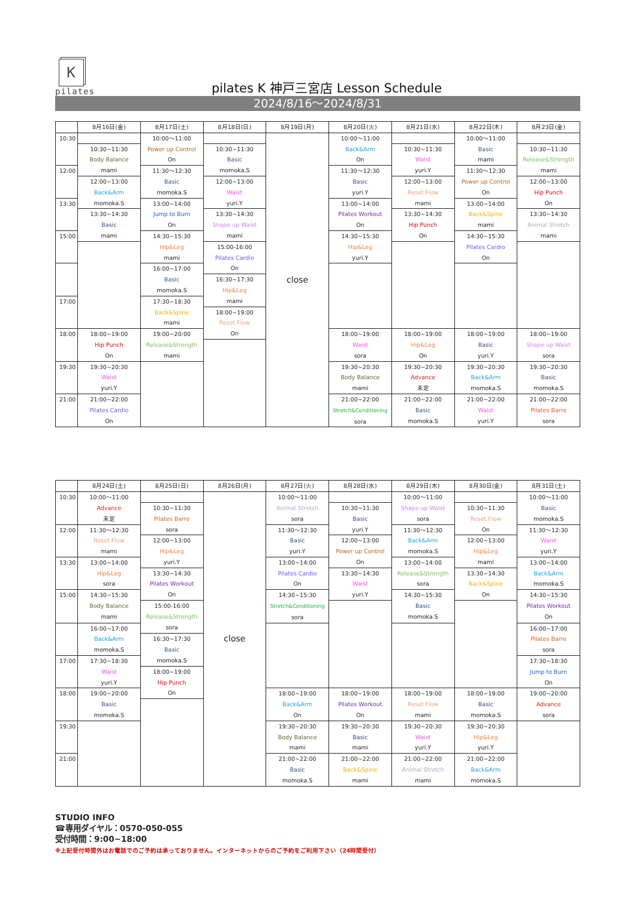K
pilates
pilates K 神戸三宮店 Lesson Schedule
2024/8/16～2024/8/31
| | 8月16日(金) | 8月17日(土) | 8月18日(日) | 8月19日(月) | 8月20日(火) | 8月21日(水) | 8月22日(木) | 8月23日(金) |
| --- | --- | --- | --- | --- | --- | --- | --- | --- |
| 10:30 | | 10:00～11:00 Power up Control On | | close | 10:00～11:00 Back&Arm On | | 10:00～11:00 Basic mami | |
| | 10:30~11:30 Body Balance mami | | 10:30~11:30 Basic momoka.S | | | 10:30~11:30 Waist yuri.Y | | 10:30~11:30 Release&Strength mami |
| 12:00 | | 11:30～12:30 Basic momoka.S | | | 11:30～12:30 Basic yuri.Y | | 11:30～12:30 Power up Control On | |
| | 12:00~13:00 Back&Arm momoka.S | | 12:00~13:00 Waist yuri.Y | | | 12:00~13:00 Reset Flow mami | | 12:00~13:00 Hip Punch On |
| 13:30 | | 13:00~14:00 Jump to Burn On | | | 13:00~14:00 Pilates Workout On | | 13:00~14:00 Back&Spine mami | |
| | 13:30~14:30 Basic mami | | 13:30~14:30 Shape up Waist mami | | | 13:30~14:30 Hip Punch On | | 13:30~14:30 Animal Stretch mami |
| 15:00 | | 14:30~15:30 Hip&Leg mami | | | 14:30~15:30 Hip&Leg yuri.Y | | 14:30~15:30 Pilates Cardio On | |
| | | | 15:00-16:00 Pilates Cardio On | | | | | |
| | | 16:00~17:00 Basic momoka.S | | | | | | |
| | | | 16:30~17:30 Hip&Leg mami | | | | | |
| 17:00 | | 17:30~18:30 Back&Spine mami | | | | | | |
| | | | 18:00~19:00 Reset Flow On | | | | | |
| 18:00 | 18:00~19:00 Hip Punch On | 19:00~20:00 Release&Strength mami | | | 18:00~19:00 Waist sora | 18:00~19:00 Hip&Leg On | 18:00~19:00 Basic yuri.Y | 18:00~19:00 Shape up Waist sora |
| 19:30 | 19:30~20:30 Waist yuri.Y | | | | 19:30~20:30 Body Balance mami | 19:30~20:30 Advance 未定 | 19:30~20:30 Back&Arm momoka.S | 19:30~20:30 Basic momoka.S |
| 21:00 | 21:00~22:00 Pilates Cardio On | | | | 21:00~22:00 Stretch&Conditioning sora | 21:00~22:00 Basic momoka.S | 21:00~22:00 Waist yuri.Y | 21:00~22:00 Pilates Barre sora |
| | 8月24日(土) | 8月25日(日) | 8月26日(月) | 8月27日(火) | 8月28日(水) | 8月29日(木) | 8月30日(金) | 8月31日(土) |
| --- | --- | --- | --- | --- | --- | --- | --- | --- |
| 10:30 | 10:00～11:00 Advance 未定 | | close | 10:00～11:00 Animal Stretch sora | | 10:00～11:00 Shape up Waist sora | | 10:00～11:00 Basic momoka.S |
| | | 10:30~11:30 Pilates Barre sora | | | 10:30~11:30 Basic yuri.Y | | 10:30~11:30 Reset Flow On | |
| 12:00 | 11:30～12:30 Reset Flow mami | | | 11:30～12:30 Basic yuri.Y | | 11:30～12:30 Back&Arm momoka.S | | 11:30～12:30 Waist yuri.Y |
| | | 12:00~13:00 Hip&Leg yuri.Y | | | 12:00~13:00 Power up Control On | | 12:00~13:00 Hip&Leg mami | |
| 13:30 | 13:00~14:00 Hip&Leg sora | | | 13:00~14:00 Pilates Cardio On | | 13:00~14:00 Release&Strength sora | | 13:00~14:00 Back&Arm momoka.S |
| | | 13:30~14:30 Pilates Workout On | | | 13:30~14:30 Waist yuri.Y | | 13:30~14:30 Back&Spine On | |
| 15:00 | 14:30~15:30 Body Balance mami | | | 14:30~15:30 Stretch&Conditioning sora | | 14:30~15:30 Basic momoka.S | | 14:30~15:30 Pilates Workout On |
| | | 15:00-16:00 Release&Strength sora | | | | | | |
| | 16:00~17:00 Back&Arm momoka.S | | | | | | | 16:00~17:00 Pilates Barre sora |
| | | 16:30~17:30 Basic momoka.S | | | | | | |
| 17:00 | 17:30~18:30 Waist yuri.Y | | | | | | | 17:30~18:30 Jump to Burn On |
| | | 18:00~19:00 Hip Punch On | | | | | | |
| 18:00 | 19:00~20:00 Basic momoka.S | | | 18:00~19:00 Back&Arm On | 18:00~19:00 Pilates Workout On | 18:00~19:00 Reset Flow mami | 18:00~19:00 Basic momoka.S | 19:00~20:00 Advance sora |
| 19:30 | | | | 19:30~20:30 Body Balance mami | 19:30~20:30 Basic mami | 19:30~20:30 Waist yuri.Y | 19:30~20:30 Hip&Leg yuri.Y | |
| 21:00 | | | | 21:00~22:00 Basic momoka.S | 21:00~22:00 Back&Spine mami | 21:00~22:00 Animal Stretch mami | 21:00~22:00 Back&Arm momoka.S | |
STUDIO INFO
☎専用ダイヤル：0570-050-055
受付時間：9:00~18:00
※上記受付時間外はお電話でのご予約は承っておりません。インターネットからのご予約をご利用下さい（24時間受付）